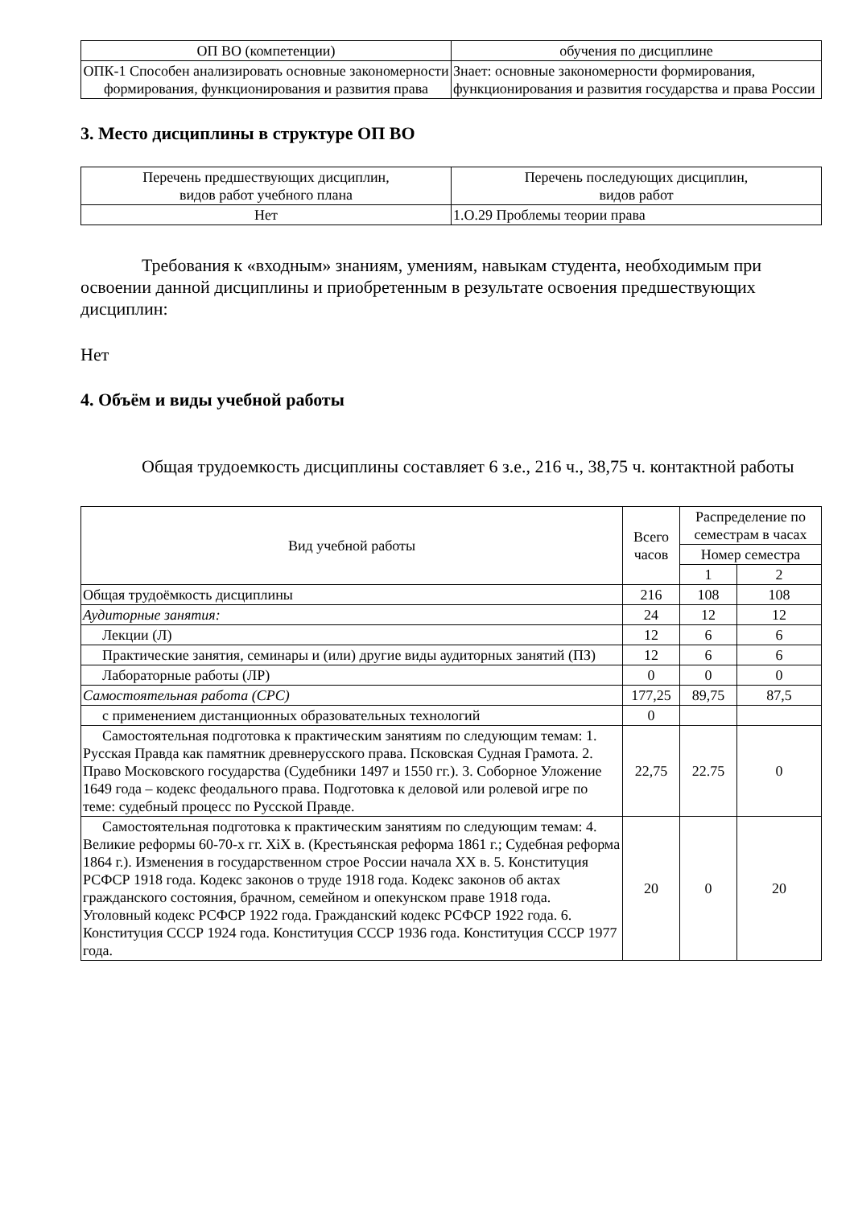| ОП ВО (компетенции) | обучения по дисциплине |
| ОПК-1 Способен анализировать основные закономерности формирования, функционирования и развития права | Знает: основные закономерности формирования, функционирования и развития государства и права России |
3. Место дисциплины в структуре ОП ВО
| Перечень предшествующих дисциплин, видов работ учебного плана | Перечень последующих дисциплин, видов работ |
| Нет | 1.О.29 Проблемы теории права |
Требования к «входным» знаниям, умениям, навыкам студента, необходимым при освоении данной дисциплины и приобретенным в результате освоения предшествующих дисциплин:
Нет
4. Объём и виды учебной работы
Общая трудоемкость дисциплины составляет 6 з.е., 216 ч., 38,75 ч. контактной работы
| Вид учебной работы | Всего часов | Распределение по семестрам в часах | |
| | | Номер семестра | |
| | | 1 | 2 |
| Общая трудоёмкость дисциплины | 216 | 108 | 108 |
| Аудиторные занятия: | 24 | 12 | 12 |
| Лекции (Л) | 12 | 6 | 6 |
| Практические занятия, семинары и (или) другие виды аудиторных занятий (ПЗ) | 12 | 6 | 6 |
| Лабораторные работы (ЛР) | 0 | 0 | 0 |
| Самостоятельная работа (СРС) | 177,25 | 89,75 | 87,5 |
| с применением дистанционных образовательных технологий | 0 | | |
| Самостоятельная подготовка к практическим занятиям по следующим темам: 1. Русская Правда как памятник древнерусского права. Псковская Судная Грамота. 2. Право Московского государства (Судебники 1497 и 1550 гг.). 3. Соборное Уложение 1649 года – кодекс феодального права. Подготовка к деловой или ролевой игре по теме: судебный процесс по Русской Правде. | 22,75 | 22.75 | 0 |
| Самостоятельная подготовка к практическим занятиям по следующим темам: 4. Великие реформы 60-70-х гг. XiX в. (Крестьянская реформа 1861 г.; Судебная реформа 1864 г.). Изменения в государственном строе России начала XX в. 5. Конституция РСФСР 1918 года. Кодекс законов о труде 1918 года. Кодекс законов об актах гражданского состояния, брачном, семейном и опекунском праве 1918 года. Уголовный кодекс РСФСР 1922 года. Гражданский кодекс РСФСР 1922 года. 6. Конституция СССР 1924 года. Конституция СССР 1936 года. Конституция СССР 1977 года. | 20 | 0 | 20 |